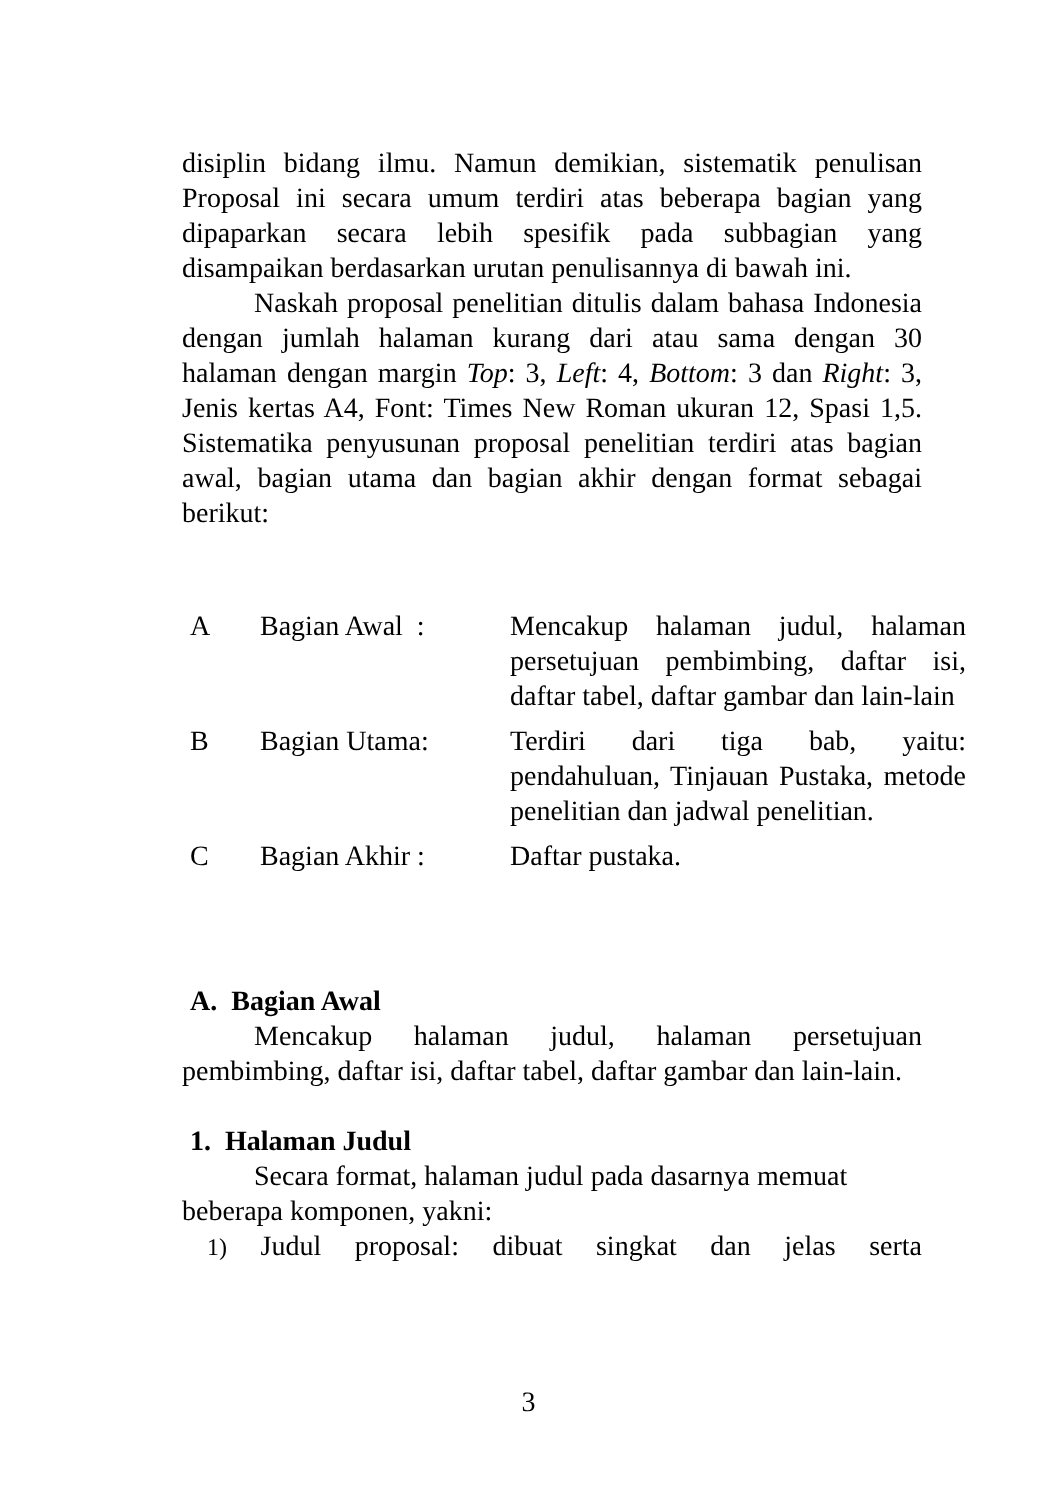disiplin bidang ilmu. Namun demikian, sistematik penulisan Proposal ini secara umum terdiri atas beberapa bagian yang dipaparkan secara lebih spesifik pada subbagian yang disampaikan berdasarkan urutan penulisannya di bawah ini.
Naskah proposal penelitian ditulis dalam bahasa Indonesia dengan jumlah halaman kurang dari atau sama dengan 30 halaman dengan margin Top: 3, Left: 4, Bottom: 3 dan Right: 3, Jenis kertas A4, Font: Times New Roman ukuran 12, Spasi 1,5. Sistematika penyusunan proposal penelitian terdiri atas bagian awal, bagian utama dan bagian akhir dengan format sebagai berikut:
| A | Bagian Awal : | Mencakup halaman judul, halaman persetujuan pembimbing, daftar isi, daftar tabel, daftar gambar dan lain-lain |
| B | Bagian Utama: | Terdiri dari tiga bab, yaitu: pendahuluan, Tinjauan Pustaka, metode penelitian dan jadwal penelitian. |
| C | Bagian Akhir : | Daftar pustaka. |
A. Bagian Awal
Mencakup halaman judul, halaman persetujuan pembimbing, daftar isi, daftar tabel, daftar gambar dan lain-lain.
1. Halaman Judul
Secara format, halaman judul pada dasarnya memuat beberapa komponen, yakni:
1) Judul proposal: dibuat singkat dan jelas serta
3